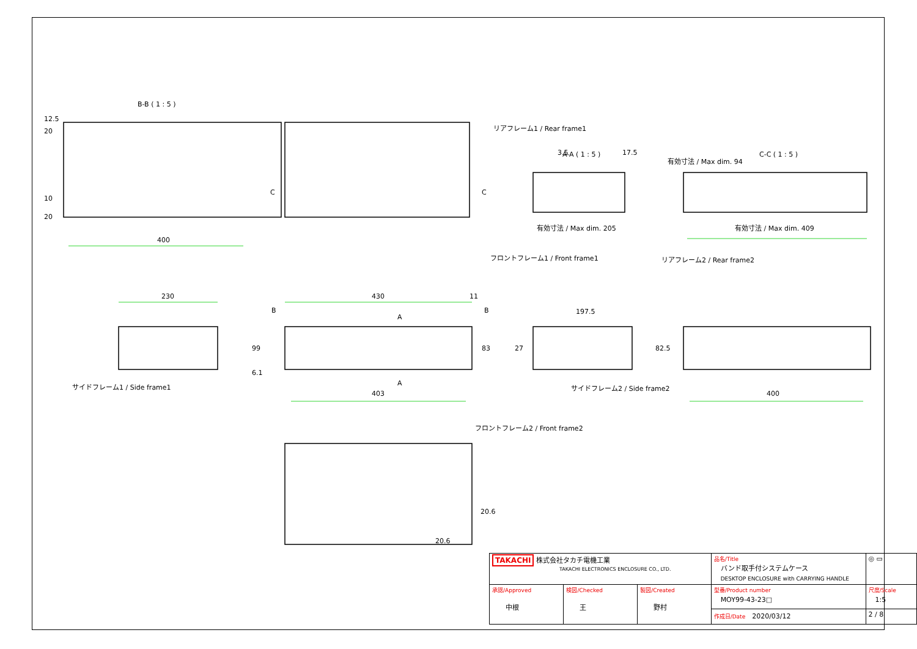B-B ( 1 : 5 )
400
A-A ( 1 : 5 )
C-C ( 1 : 5 )
リアフレーム1 / Rear frame1
有効寸法 / Max dim. 205
有効寸法 / Max dim. 409
フロントフレーム1 / Front frame1
リアフレーム2 / Rear frame2
230
430
11
197.5
サイドフレーム1 / Side frame1
403
サイドフレーム2 / Side frame2
400
フロントフレーム2 / Front frame2
20.6
12.5
20
10
20
C
C
B
B
A
A
3.5
17.5
有効寸法 / Max dim. 94
99
6.1
83
27
82.5
20.6
| TAKACHI 株式会社タカチ電機工業 TAKACHI ELECTRONICS ENCLOSURE CO., LTD. | | | 品名/Title バンド取手付システムケース DESKTOP ENCLOSURE with CARRYING HANDLE | ◎ ▭ |
| 承認/Approved 中根 | 検図/Checked 王 | 製図/Created 野村 | 型番/Product number MOY99-43-23□ | 尺度/Scale 1:5 |
| | | | 作成日/Date 2020/03/12 | 2 / 8 |